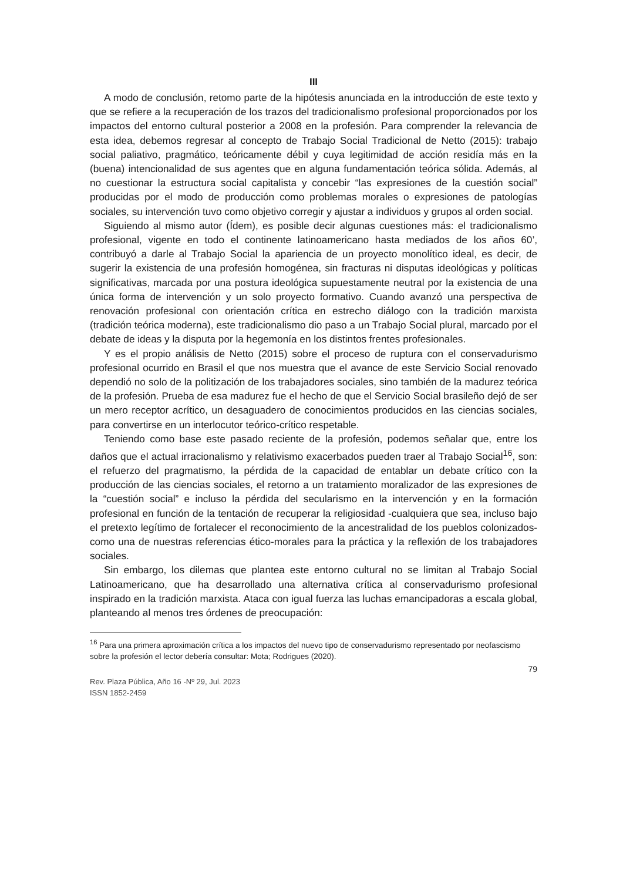III
A modo de conclusión, retomo parte de la hipótesis anunciada en la introducción de este texto y que se refiere a la recuperación de los trazos del tradicionalismo profesional proporcionados por los impactos del entorno cultural posterior a 2008 en la profesión. Para comprender la relevancia de esta idea, debemos regresar al concepto de Trabajo Social Tradicional de Netto (2015): trabajo social paliativo, pragmático, teóricamente débil y cuya legitimidad de acción residía más en la (buena) intencionalidad de sus agentes que en alguna fundamentación teórica sólida. Además, al no cuestionar la estructura social capitalista y concebir “las expresiones de la cuestión social” producidas por el modo de producción como problemas morales o expresiones de patologías sociales, su intervención tuvo como objetivo corregir y ajustar a individuos y grupos al orden social.
Siguiendo al mismo autor (Ídem), es posible decir algunas cuestiones más: el tradicionalismo profesional, vigente en todo el continente latinoamericano hasta mediados de los años 60’, contribuyó a darle al Trabajo Social la apariencia de un proyecto monolítico ideal, es decir, de sugerir la existencia de una profesión homogénea, sin fracturas ni disputas ideológicas y políticas significativas, marcada por una postura ideológica supuestamente neutral por la existencia de una única forma de intervención y un solo proyecto formativo. Cuando avanzó una perspectiva de renovación profesional con orientación crítica en estrecho diálogo con la tradición marxista (tradición teórica moderna), este tradicionalismo dio paso a un Trabajo Social plural, marcado por el debate de ideas y la disputa por la hegemonía en los distintos frentes profesionales.
Y es el propio análisis de Netto (2015) sobre el proceso de ruptura con el conservadurismo profesional ocurrido en Brasil el que nos muestra que el avance de este Servicio Social renovado dependió no solo de la politización de los trabajadores sociales, sino también de la madurez teórica de la profesión. Prueba de esa madurez fue el hecho de que el Servicio Social brasileño dejó de ser un mero receptor acrítico, un desaguadero de conocimientos producidos en las ciencias sociales, para convertirse en un interlocutor teórico-crítico respetable.
Teniendo como base este pasado reciente de la profesión, podemos señalar que, entre los daños que el actual irracionalismo y relativismo exacerbados pueden traer al Trabajo Social<sup>16</sup>, son: el refuerzo del pragmatismo, la pérdida de la capacidad de entablar un debate crítico con la producción de las ciencias sociales, el retorno a un tratamiento moralizador de las expresiones de la “cuestión social” e incluso la pérdida del secularismo en la intervención y en la formación profesional en función de la tentación de recuperar la religiosidad -cualquiera que sea, incluso bajo el pretexto legítimo de fortalecer el reconocimiento de la ancestralidad de los pueblos colonizados- como una de nuestras referencias ético-morales para la práctica y la reflexión de los trabajadores sociales.
Sin embargo, los dilemas que plantea este entorno cultural no se limitan al Trabajo Social Latinoamericano, que ha desarrollado una alternativa crítica al conservadurismo profesional inspirado en la tradición marxista. Ataca con igual fuerza las luchas emancipadoras a escala global, planteando al menos tres órdenes de preocupación:
<sup>16</sup> Para una primera aproximación crítica a los impactos del nuevo tipo de conservadurismo representado por neofascismo sobre la profesión el lector debería consultar: Mota; Rodrigues (2020).
79
Rev. Plaza Pública, Año 16 -Nº 29, Jul. 2023
ISSN 1852-2459